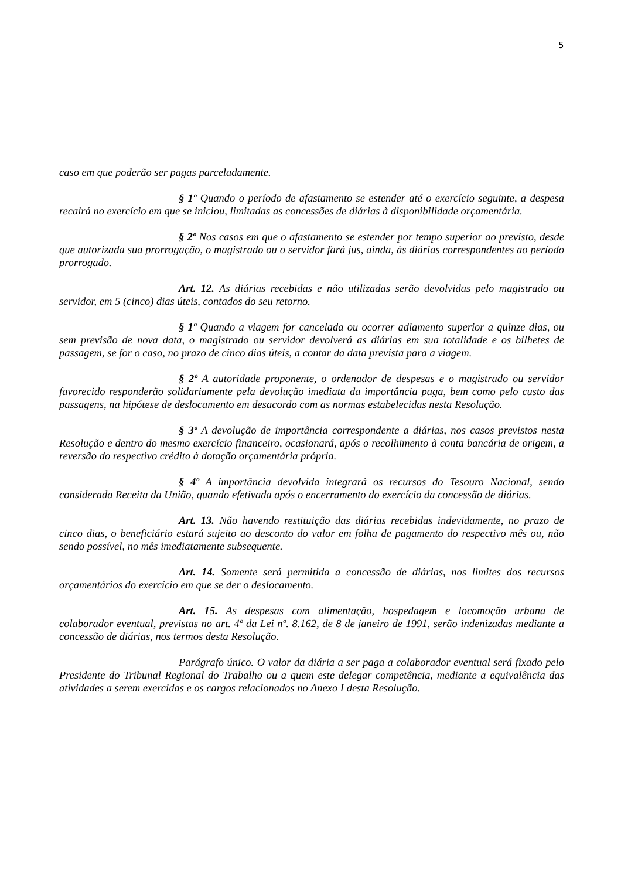5
caso em que poderão ser pagas parceladamente.
§ 1º Quando o período de afastamento se estender até o exercício seguinte, a despesa recairá no exercício em que se iniciou, limitadas as concessões de diárias à disponibilidade orçamentária.
§ 2º Nos casos em que o afastamento se estender por tempo superior ao previsto, desde que autorizada sua prorrogação, o magistrado ou o servidor fará jus, ainda, às diárias correspondentes ao período prorrogado.
Art. 12. As diárias recebidas e não utilizadas serão devolvidas pelo magistrado ou servidor, em 5 (cinco) dias úteis, contados do seu retorno.
§ 1º Quando a viagem for cancelada ou ocorrer adiamento superior a quinze dias, ou sem previsão de nova data, o magistrado ou servidor devolverá as diárias em sua totalidade e os bilhetes de passagem, se for o caso, no prazo de cinco dias úteis, a contar da data prevista para a viagem.
§ 2º A autoridade proponente, o ordenador de despesas e o magistrado ou servidor favorecido responderão solidariamente pela devolução imediata da importância paga, bem como pelo custo das passagens, na hipótese de deslocamento em desacordo com as normas estabelecidas nesta Resolução.
§ 3º A devolução de importância correspondente a diárias, nos casos previstos nesta Resolução e dentro do mesmo exercício financeiro, ocasionará, após o recolhimento à conta bancária de origem, a reversão do respectivo crédito à dotação orçamentária própria.
§ 4º A importância devolvida integrará os recursos do Tesouro Nacional, sendo considerada Receita da União, quando efetivada após o encerramento do exercício da concessão de diárias.
Art. 13. Não havendo restituição das diárias recebidas indevidamente, no prazo de cinco dias, o beneficiário estará sujeito ao desconto do valor em folha de pagamento do respectivo mês ou, não sendo possível, no mês imediatamente subsequente.
Art. 14. Somente será permitida a concessão de diárias, nos limites dos recursos orçamentários do exercício em que se der o deslocamento.
Art. 15. As despesas com alimentação, hospedagem e locomoção urbana de colaborador eventual, previstas no art. 4º da Lei nº. 8.162, de 8 de janeiro de 1991, serão indenizadas mediante a concessão de diárias, nos termos desta Resolução.
Parágrafo único. O valor da diária a ser paga a colaborador eventual será fixado pelo Presidente do Tribunal Regional do Trabalho ou a quem este delegar competência, mediante a equivalência das atividades a serem exercidas e os cargos relacionados no Anexo I desta Resolução.